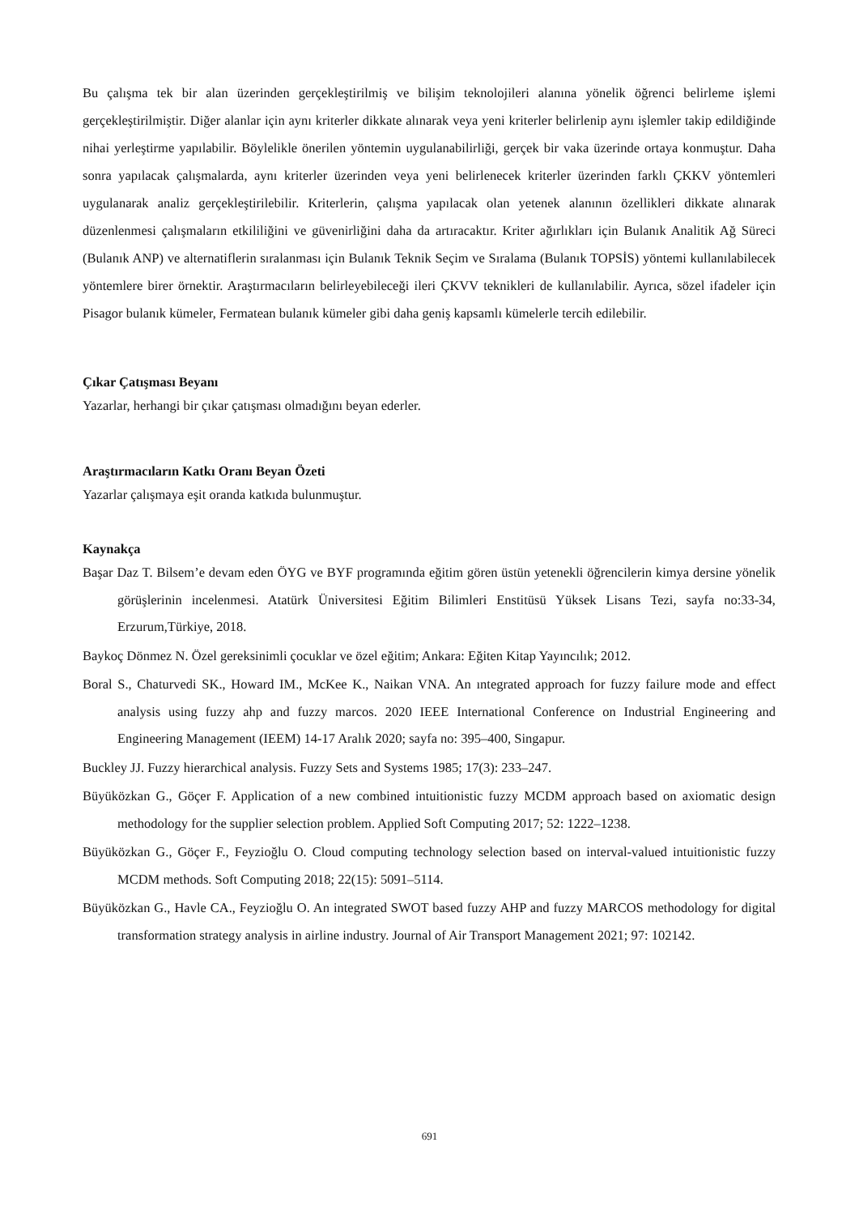Bu çalışma tek bir alan üzerinden gerçekleştirilmiş ve bilişim teknolojileri alanına yönelik öğrenci belirleme işlemi gerçekleştirilmiştir. Diğer alanlar için aynı kriterler dikkate alınarak veya yeni kriterler belirlenip aynı işlemler takip edildiğinde nihai yerleştirme yapılabilir. Böylelikle önerilen yöntemin uygulanabilirliği, gerçek bir vaka üzerinde ortaya konmuştur. Daha sonra yapılacak çalışmalarda, aynı kriterler üzerinden veya yeni belirlenecek kriterler üzerinden farklı ÇKKV yöntemleri uygulanarak analiz gerçekleştirilebilir. Kriterlerin, çalışma yapılacak olan yetenek alanının özellikleri dikkate alınarak düzenlenmesi çalışmaların etkililiğini ve güvenirliğini daha da artıracaktır. Kriter ağırlıkları için Bulanık Analitik Ağ Süreci (Bulanık ANP) ve alternatiflerin sıralanması için Bulanık Teknik Seçim ve Sıralama (Bulanık TOPSİS) yöntemi kullanılabilecek yöntemlere birer örnektir. Araştırmacıların belirleyebileceği ileri ÇKVV teknikleri de kullanılabilir. Ayrıca, sözel ifadeler için Pisagor bulanık kümeler, Fermatean bulanık kümeler gibi daha geniş kapsamlı kümelerle tercih edilebilir.
Çıkar Çatışması Beyanı
Yazarlar, herhangi bir çıkar çatışması olmadığını beyan ederler.
Araştırmacıların Katkı Oranı Beyan Özeti
Yazarlar çalışmaya eşit oranda katkıda bulunmuştur.
Kaynakça
Başar Daz T. Bilsem’e devam eden ÖYG ve BYF programında eğitim gören üstün yetenekli öğrencilerin kimya dersine yönelik görüşlerinin incelenmesi. Atatürk Üniversitesi Eğitim Bilimleri Enstitüsü Yüksek Lisans Tezi, sayfa no:33-34, Erzurum,Türkiye, 2018.
Baykoç Dönmez N. Özel gereksinimli çocuklar ve özel eğitim; Ankara: Eğiten Kitap Yayıncılık; 2012.
Boral S., Chaturvedi SK., Howard IM., McKee K., Naikan VNA. An ıntegrated approach for fuzzy failure mode and effect analysis using fuzzy ahp and fuzzy marcos. 2020 IEEE International Conference on Industrial Engineering and Engineering Management (IEEM) 14-17 Aralık 2020; sayfa no: 395–400, Singapur.
Buckley JJ. Fuzzy hierarchical analysis. Fuzzy Sets and Systems 1985; 17(3): 233–247.
Büyüközkan G., Göçer F. Application of a new combined intuitionistic fuzzy MCDM approach based on axiomatic design methodology for the supplier selection problem. Applied Soft Computing 2017; 52: 1222–1238.
Büyüközkan G., Göçer F., Feyzioğlu O. Cloud computing technology selection based on interval-valued intuitionistic fuzzy MCDM methods. Soft Computing 2018; 22(15): 5091–5114.
Büyüközkan G., Havle CA., Feyzioğlu O. An integrated SWOT based fuzzy AHP and fuzzy MARCOS methodology for digital transformation strategy analysis in airline industry. Journal of Air Transport Management 2021; 97: 102142.
691